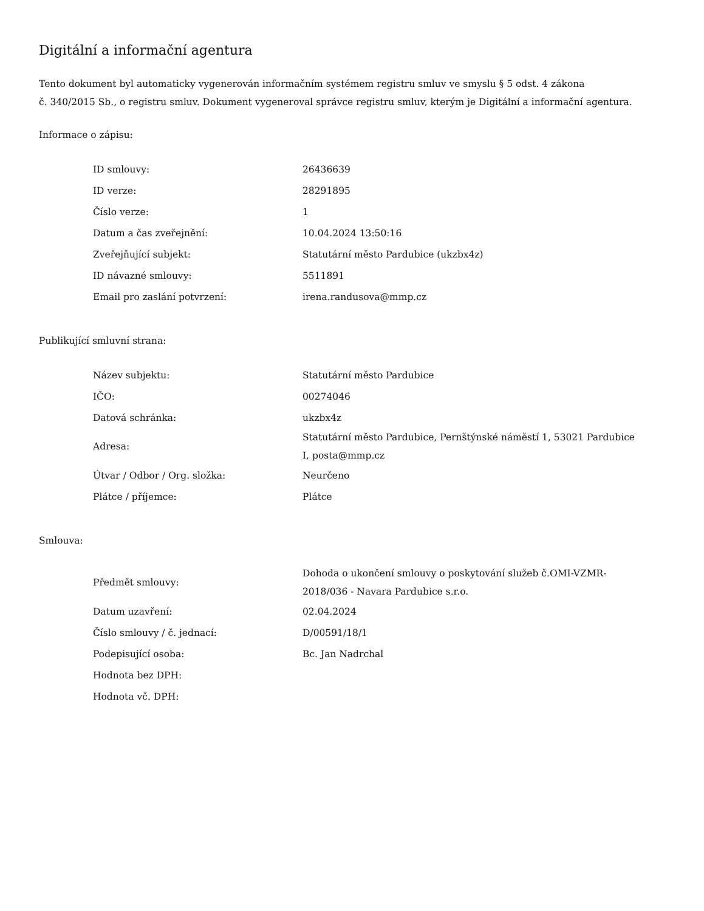Digitální a informační agentura
Tento dokument byl automaticky vygenerován informačním systémem registru smluv ve smyslu § 5 odst. 4 zákona
č. 340/2015 Sb., o registru smluv. Dokument vygeneroval správce registru smluv, kterým je Digitální a informační agentura.
Informace o zápisu:
| ID smlouvy: | 26436639 |
| ID verze: | 28291895 |
| Číslo verze: | 1 |
| Datum a čas zveřejnění: | 10.04.2024 13:50:16 |
| Zveřejňující subjekt: | Statutární město Pardubice (ukzbx4z) |
| ID návazné smlouvy: | 5511891 |
| Email pro zaslání potvrzení: | irena.randusova@mmp.cz |
Publikující smluvní strana:
| Název subjektu: | Statutární město Pardubice |
| IČO: | 00274046 |
| Datová schránka: | ukzbx4z |
| Adresa: | Statutární město Pardubice, Pernštýnské náměstí 1, 53021 Pardubice I, posta@mmp.cz |
| Útvar / Odbor / Org. složka: | Neurčeno |
| Plátce / příjemce: | Plátce |
Smlouva:
| Předmět smlouvy: | Dohoda o ukončení smlouvy o poskytování služeb č.OMI-VZMR-2018/036 - Navara Pardubice s.r.o. |
| Datum uzavření: | 02.04.2024 |
| Číslo smlouvy / č. jednací: | D/00591/18/1 |
| Podepisující osoba: | Bc. Jan Nadrchal |
| Hodnota bez DPH: | |
| Hodnota vč. DPH: | |